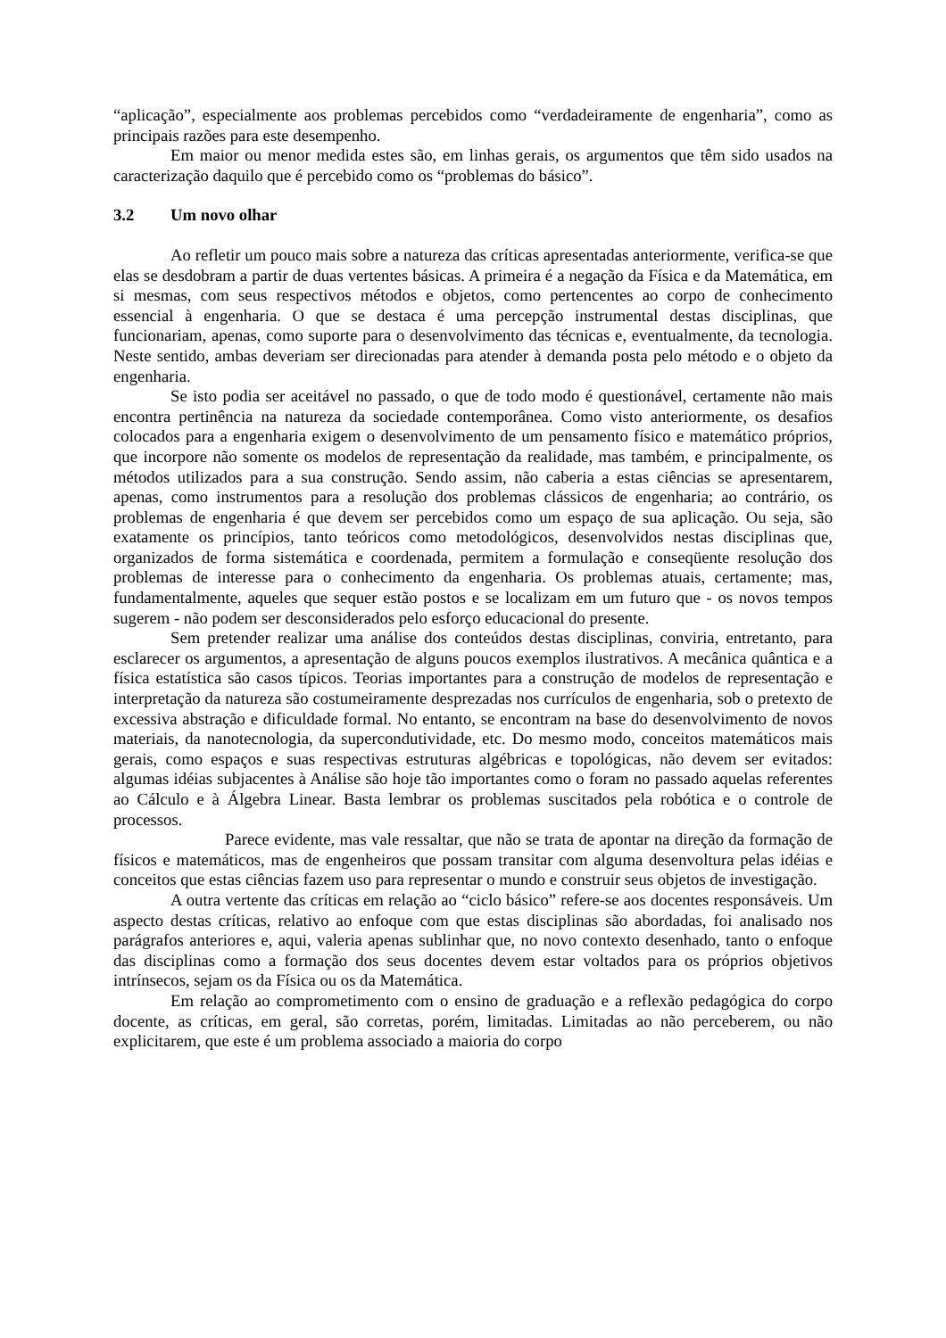“aplicação”, especialmente aos problemas percebidos como “verdadeiramente de engenharia”, como as principais razões para este desempenho.
Em maior ou menor medida estes são, em linhas gerais, os argumentos que têm sido usados na caracterização daquilo que é percebido como os “problemas do básico”.
3.2 Um novo olhar
Ao refletir um pouco mais sobre a natureza das críticas apresentadas anteriormente, verifica-se que elas se desdobram a partir de duas vertentes básicas. A primeira é a negação da Física e da Matemática, em si mesmas, com seus respectivos métodos e objetos, como pertencentes ao corpo de conhecimento essencial à engenharia. O que se destaca é uma percepção instrumental destas disciplinas, que funcionariam, apenas, como suporte para o desenvolvimento das técnicas e, eventualmente, da tecnologia. Neste sentido, ambas deveriam ser direcionadas para atender à demanda posta pelo método e o objeto da engenharia.
Se isto podia ser aceitável no passado, o que de todo modo é questionável, certamente não mais encontra pertinência na natureza da sociedade contemporânea. Como visto anteriormente, os desafios colocados para a engenharia exigem o desenvolvimento de um pensamento físico e matemático próprios, que incorpore não somente os modelos de representação da realidade, mas também, e principalmente, os métodos utilizados para a sua construção. Sendo assim, não caberia a estas ciências se apresentarem, apenas, como instrumentos para a resolução dos problemas clássicos de engenharia; ao contrário, os problemas de engenharia é que devem ser percebidos como um espaço de sua aplicação. Ou seja, são exatamente os princípios, tanto teóricos como metodológicos, desenvolvidos nestas disciplinas que, organizados de forma sistemática e coordenada, permitem a formulação e conseqüente resolução dos problemas de interesse para o conhecimento da engenharia. Os problemas atuais, certamente; mas, fundamentalmente, aqueles que sequer estão postos e se localizam em um futuro que - os novos tempos sugerem - não podem ser desconsiderados pelo esforço educacional do presente.
Sem pretender realizar uma análise dos conteúdos destas disciplinas, conviria, entretanto, para esclarecer os argumentos, a apresentação de alguns poucos exemplos ilustrativos. A mecânica quântica e a física estatística são casos típicos. Teorias importantes para a construção de modelos de representação e interpretação da natureza são costumeiramente desprezadas nos currículos de engenharia, sob o pretexto de excessiva abstração e dificuldade formal. No entanto, se encontram na base do desenvolvimento de novos materiais, da nanotecnologia, da supercondutividade, etc. Do mesmo modo, conceitos matemáticos mais gerais, como espaços e suas respectivas estruturas algébricas e topológicas, não devem ser evitados: algumas idéias subjacentes à Análise são hoje tão importantes como o foram no passado aquelas referentes ao Cálculo e à Álgebra Linear. Basta lembrar os problemas suscitados pela robótica e o controle de processos.
Parece evidente, mas vale ressaltar, que não se trata de apontar na direção da formação de físicos e matemáticos, mas de engenheiros que possam transitar com alguma desenvoltura pelas idéias e conceitos que estas ciências fazem uso para representar o mundo e construir seus objetos de investigação.
A outra vertente das críticas em relação ao “ciclo básico” refere-se aos docentes responsáveis. Um aspecto destas críticas, relativo ao enfoque com que estas disciplinas são abordadas, foi analisado nos parágrafos anteriores e, aqui, valeria apenas sublinhar que, no novo contexto desenhado, tanto o enfoque das disciplinas como a formação dos seus docentes devem estar voltados para os próprios objetivos intrínsecos, sejam os da Física ou os da Matemática.
Em relação ao comprometimento com o ensino de graduação e a reflexão pedagógica do corpo docente, as críticas, em geral, são corretas, porém, limitadas. Limitadas ao não perceberem, ou não explicitarem, que este é um problema associado a maioria do corpo